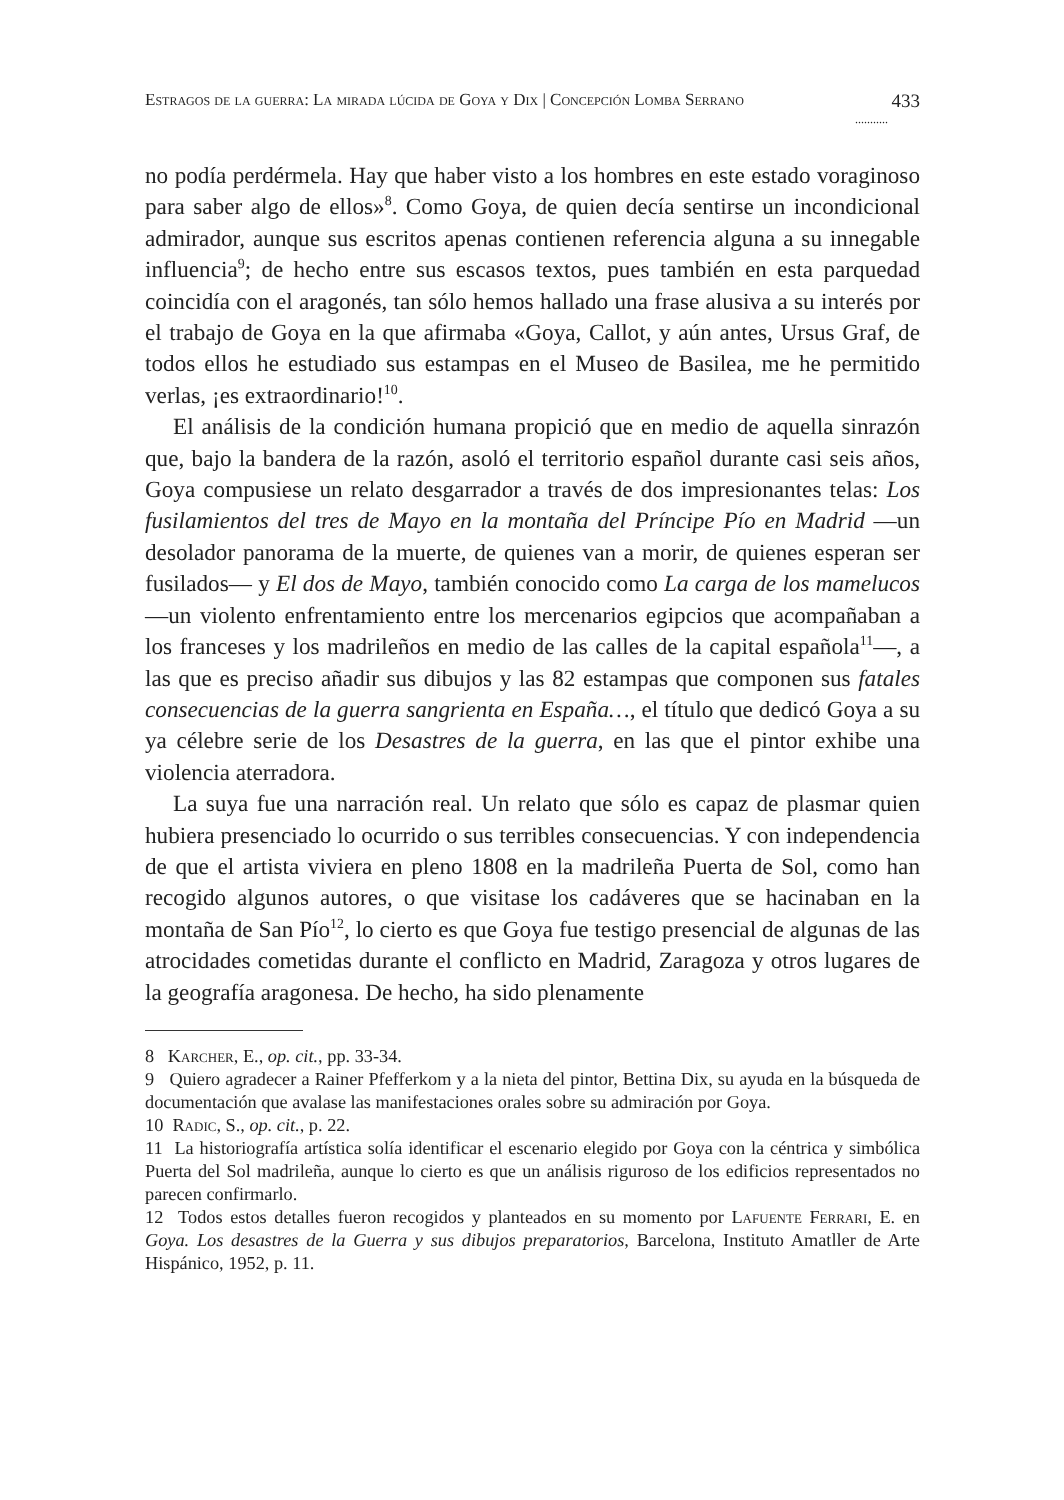Estragos de la guerra: La mirada lúcida de Goya y Dix | Concepción Lomba Serrano 433
...........
no podía perdérmela. Hay que haber visto a los hombres en este estado voraginoso para saber algo de ellos»<sup>8</sup>. Como Goya, de quien decía sentirse un incondicional admirador, aunque sus escritos apenas contienen referencia alguna a su innegable influencia<sup>9</sup>; de hecho entre sus escasos textos, pues también en esta parquedad coincidía con el aragonés, tan sólo hemos hallado una frase alusiva a su interés por el trabajo de Goya en la que afirmaba «Goya, Callot, y aún antes, Ursus Graf, de todos ellos he estudiado sus estampas en el Museo de Basilea, me he permitido verlas, ¡es extraordinario!<sup>10</sup>.
El análisis de la condición humana propició que en medio de aquella sinrazón que, bajo la bandera de la razón, asoló el territorio español durante casi seis años, Goya compusiese un relato desgarrador a través de dos impresionantes telas: Los fusilamientos del tres de Mayo en la montaña del Príncipe Pío en Madrid —un desolador panorama de la muerte, de quienes van a morir, de quienes esperan ser fusilados— y El dos de Mayo, también conocido como La carga de los mamelucos —un violento enfrentamiento entre los mercenarios egipcios que acompañaban a los franceses y los madrileños en medio de las calles de la capital española<sup>11</sup>—, a las que es preciso añadir sus dibujos y las 82 estampas que componen sus fatales consecuencias de la guerra sangrienta en España…, el título que dedicó Goya a su ya célebre serie de los Desastres de la guerra, en las que el pintor exhibe una violencia aterradora.
La suya fue una narración real. Un relato que sólo es capaz de plasmar quien hubiera presenciado lo ocurrido o sus terribles consecuencias. Y con independencia de que el artista viviera en pleno 1808 en la madrileña Puerta de Sol, como han recogido algunos autores, o que visitase los cadáveres que se hacinaban en la montaña de San Pío<sup>12</sup>, lo cierto es que Goya fue testigo presencial de algunas de las atrocidades cometidas durante el conflicto en Madrid, Zaragoza y otros lugares de la geografía aragonesa. De hecho, ha sido plenamente
8 Karcher, E., op. cit., pp. 33-34.
9 Quiero agradecer a Rainer Pfefferkom y a la nieta del pintor, Bettina Dix, su ayuda en la búsqueda de documentación que avalase las manifestaciones orales sobre su admiración por Goya.
10 Radic, S., op. cit., p. 22.
11 La historiografía artística solía identificar el escenario elegido por Goya con la céntrica y simbólica Puerta del Sol madrileña, aunque lo cierto es que un análisis riguroso de los edificios representados no parecen confirmarlo.
12 Todos estos detalles fueron recogidos y planteados en su momento por Lafuente Ferrari, E. en Goya. Los desastres de la Guerra y sus dibujos preparatorios, Barcelona, Instituto Amatller de Arte Hispánico, 1952, p. 11.